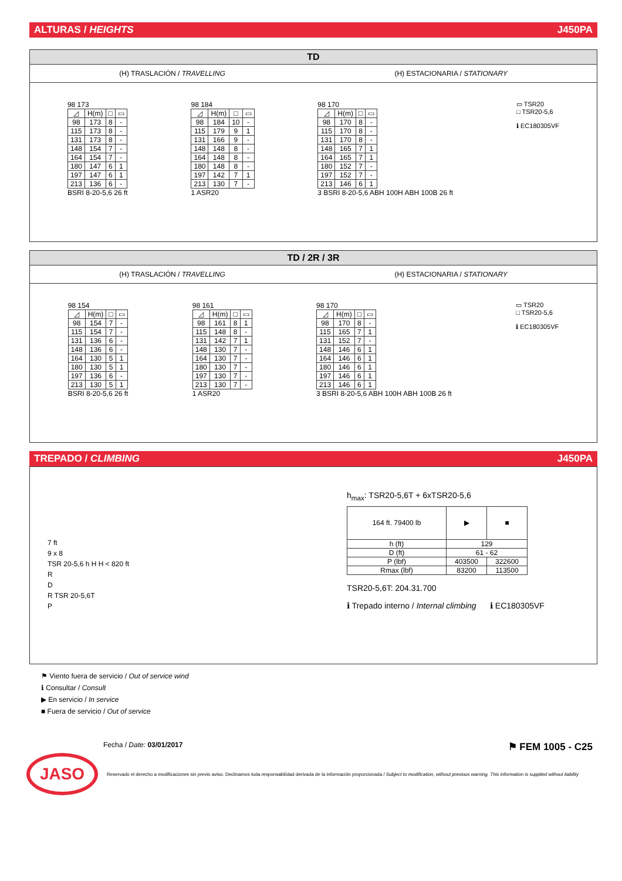ALTURAS / HEIGHTS J450PA
TD
(H) TRASLACIÓN / TRAVELLING (H) ESTACIONARIA / STATIONARY
98 173
| ◿ | H(m) | □ | ▭ |
| --- | --- | --- | --- |
| 98 | 173 | 8 | - |
| 115 | 173 | 8 | - |
| 131 | 173 | 8 | - |
| 148 | 154 | 7 | - |
| 164 | 154 | 7 | - |
| 180 | 147 | 6 | 1 |
| 197 | 147 | 6 | 1 |
| 213 | 136 | 6 | - |
BSRI 8-20-5,6 26 ft
98 184
| ◿ | H(m) | □ | ▭ |
| --- | --- | --- | --- |
| 98 | 184 | 10 | - |
| 115 | 179 | 9 | 1 |
| 131 | 166 | 9 | - |
| 148 | 148 | 8 | - |
| 164 | 148 | 8 | - |
| 180 | 148 | 8 | - |
| 197 | 142 | 7 | 1 |
| 213 | 130 | 7 | - |
1 ASR20
98 170
| ◿ | H(m) | □ | ▭ |
| --- | --- | --- | --- |
| 98 | 170 | 8 | - |
| 115 | 170 | 8 | - |
| 131 | 170 | 8 | - |
| 148 | 165 | 7 | 1 |
| 164 | 165 | 7 | 1 |
| 180 | 152 | 7 | - |
| 197 | 152 | 7 | - |
| 213 | 146 | 6 | 1 |
3 BSRI 8-20-5,6 ABH 100H ABH 100B 26 ft
▭ TSR20
□ TSR20-5,6
ℹ EC180305VF
TD / 2R / 3R
(H) TRASLACIÓN / TRAVELLING (H) ESTACIONARIA / STATIONARY
98 154
| ◿ | H(m) | □ | ▭ |
| --- | --- | --- | --- |
| 98 | 154 | 7 | - |
| 115 | 154 | 7 | - |
| 131 | 136 | 6 | - |
| 148 | 136 | 6 | - |
| 164 | 130 | 5 | 1 |
| 180 | 130 | 5 | 1 |
| 197 | 136 | 6 | - |
| 213 | 130 | 5 | 1 |
BSRI 8-20-5,6 26 ft
98 161
| ◿ | H(m) | □ | ▭ |
| --- | --- | --- | --- |
| 98 | 161 | 8 | 1 |
| 115 | 148 | 8 | - |
| 131 | 142 | 7 | 1 |
| 148 | 130 | 7 | - |
| 164 | 130 | 7 | - |
| 180 | 130 | 7 | - |
| 197 | 130 | 7 | - |
| 213 | 130 | 7 | - |
1 ASR20
98 170
| ◿ | H(m) | □ | ▭ |
| --- | --- | --- | --- |
| 98 | 170 | 8 | - |
| 115 | 165 | 7 | 1 |
| 131 | 152 | 7 | - |
| 148 | 146 | 6 | 1 |
| 164 | 146 | 6 | 1 |
| 180 | 146 | 6 | 1 |
| 197 | 146 | 6 | 1 |
| 213 | 146 | 6 | 1 |
3 BSRI 8-20-5,6 ABH 100H ABH 100B 26 ft
▭ TSR20
□ TSR20-5,6
ℹ EC180305VF
TREPADO / CLIMBING J450PA
7 ft
9 x 8
TSR 20-5,6 h H H < 820 ft
R
D
R TSR 20-5,6T
P
h<sub>max</sub>: TSR20-5,6T + 6xTSR20-5,6
| 164 ft. 79400 lb | ▶ | ■ |
| --- | --- | --- |
| h (ft) | 129 | |
| D (ft) | 61 - 62 | |
| P (lbf) | 403500 | 322600 |
| Rmax (lbf) | 83200 | 113500 |
TSR20-5,6T: 204.31.700
ℹ Trepado interno / Internal climbing ℹ EC180305VF
⚑ Viento fuera de servicio / Out of service wind
ℹ Consultar / Consult
▶ En servicio / In service
■ Fuera de servicio / Out of service
Fecha / Date: 03/01/2017 ⚑ FEM 1005 - C25
JASO
Reservado el derecho a modificaciones sin previo aviso. Declinamos toda responsabilidad derivada de la información proporcionada / Subject to modification, without previous warning. This information is supplied without liability